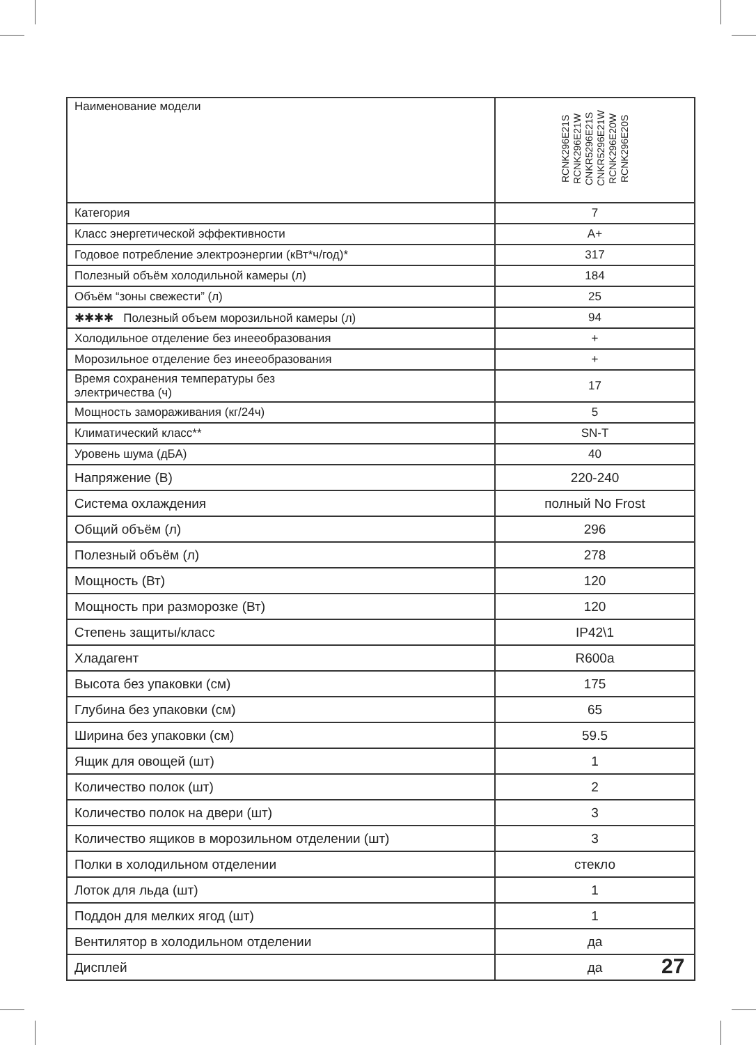| Наименование модели | RCNK296E21S RCNK296E21W CNKR5296E21S CNKR5296E21W RCNK296E20W RCNK296E20S |
| Категория | 7 |
| Класс энергетической эффективности | A+ |
| Годовое потребление электроэнергии (кВт*ч/год)* | 317 |
| Полезный объём холодильной камеры (л) | 184 |
| Объём “зоны свежести” (л) | 25 |
| ✱✱✱✱ Полезный объем морозильной камеры (л) | 94 |
| Холодильное отделение без инееобразования | + |
| Морозильное отделение без инееобразования | + |
| Время сохранения температуры без электричества (ч) | 17 |
| Мощность замораживания (кг/24ч) | 5 |
| Климатический класс** | SN-T |
| Уровень шума (дБА) | 40 |
| Напряжение (В) | 220-240 |
| Система охлаждения | полный No Frost |
| Общий объём (л) | 296 |
| Полезный объём (л) | 278 |
| Мощность (Вт) | 120 |
| Мощность при разморозке (Вт) | 120 |
| Степень защиты/класс | IP42\1 |
| Хладагент | R600a |
| Высота без упаковки (см) | 175 |
| Глубина без упаковки (см) | 65 |
| Ширина без упаковки (см) | 59.5 |
| Ящик для овощей (шт) | 1 |
| Количество полок (шт) | 2 |
| Количество полок на двери (шт) | 3 |
| Количество ящиков в морозильном отделении (шт) | 3 |
| Полки в холодильном отделении | стекло |
| Лоток для льда (шт) | 1 |
| Поддон для мелких ягод (шт) | 1 |
| Вентилятор в холодильном отделении | да |
| Дисплей | да |
27